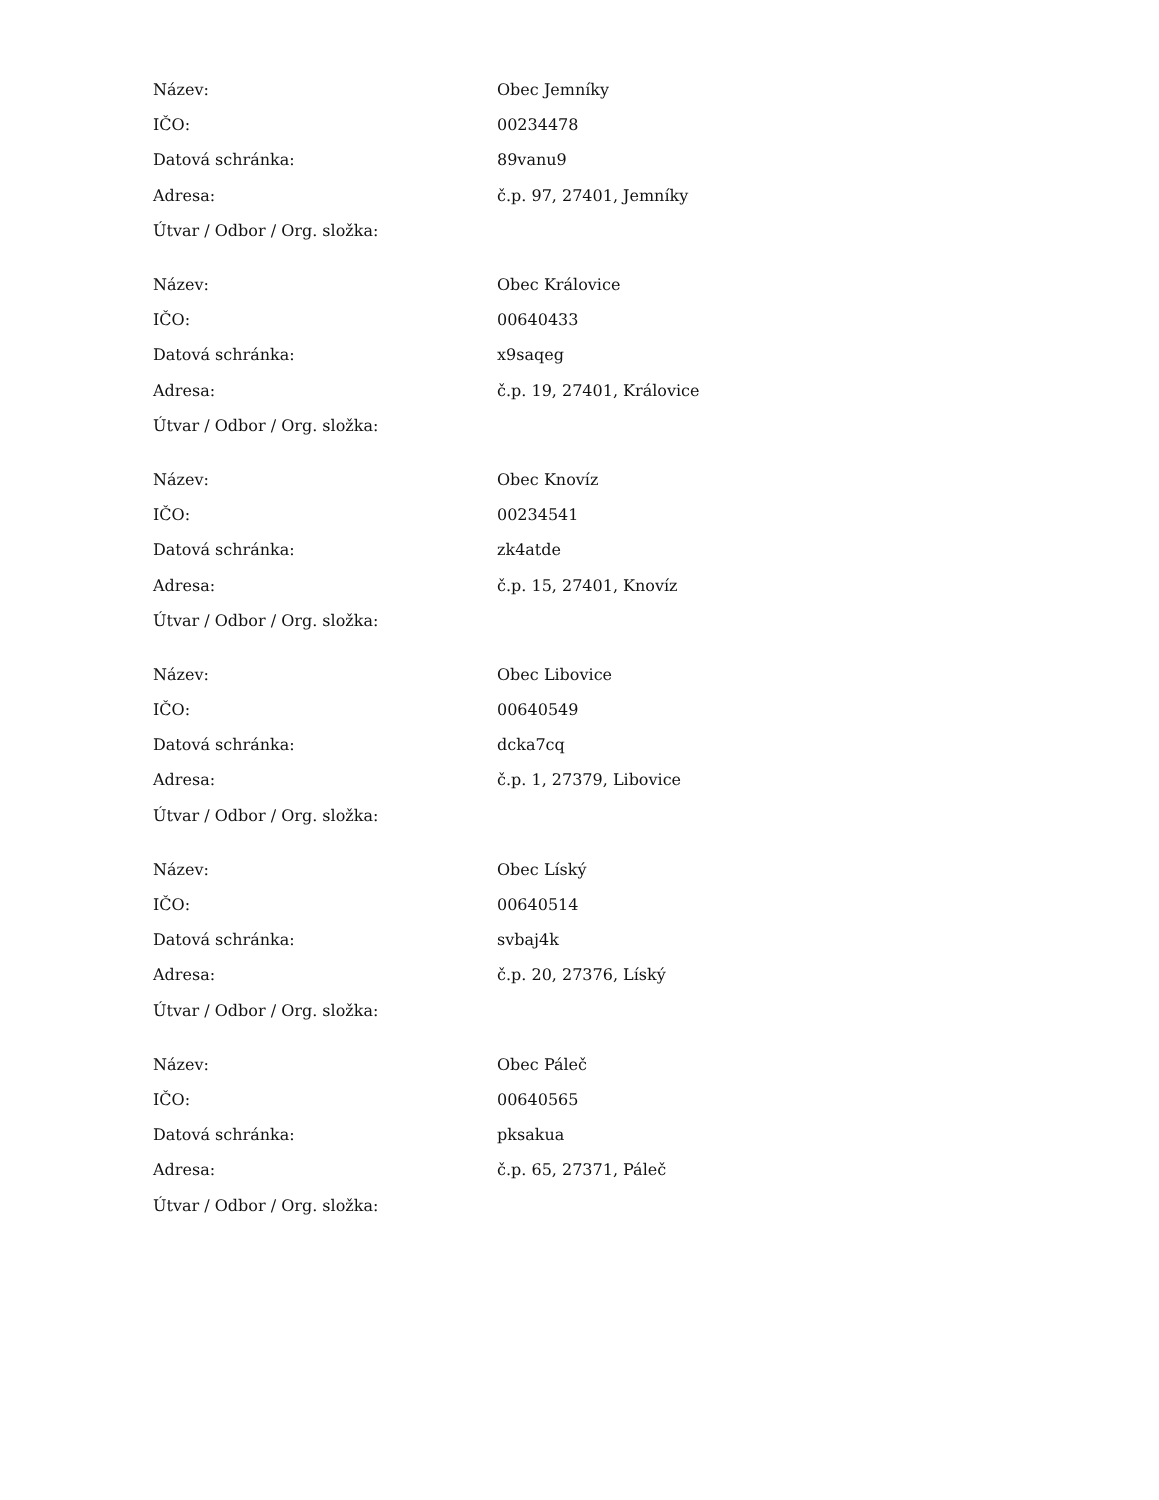| Název: | Obec Jemníky |
| IČO: | 00234478 |
| Datová schránka: | 89vanu9 |
| Adresa: | č.p. 97, 27401, Jemníky |
| Útvar / Odbor / Org. složka: | |
| Název: | Obec Královice |
| IČO: | 00640433 |
| Datová schránka: | x9saqeg |
| Adresa: | č.p. 19, 27401, Královice |
| Útvar / Odbor / Org. složka: | |
| Název: | Obec Knovíz |
| IČO: | 00234541 |
| Datová schránka: | zk4atde |
| Adresa: | č.p. 15, 27401, Knovíz |
| Útvar / Odbor / Org. složka: | |
| Název: | Obec Libovice |
| IČO: | 00640549 |
| Datová schránka: | dcka7cq |
| Adresa: | č.p. 1, 27379, Libovice |
| Útvar / Odbor / Org. složka: | |
| Název: | Obec Líský |
| IČO: | 00640514 |
| Datová schránka: | svbaj4k |
| Adresa: | č.p. 20, 27376, Líský |
| Útvar / Odbor / Org. složka: | |
| Název: | Obec Páleč |
| IČO: | 00640565 |
| Datová schránka: | pksakua |
| Adresa: | č.p. 65, 27371, Páleč |
| Útvar / Odbor / Org. složka: | |